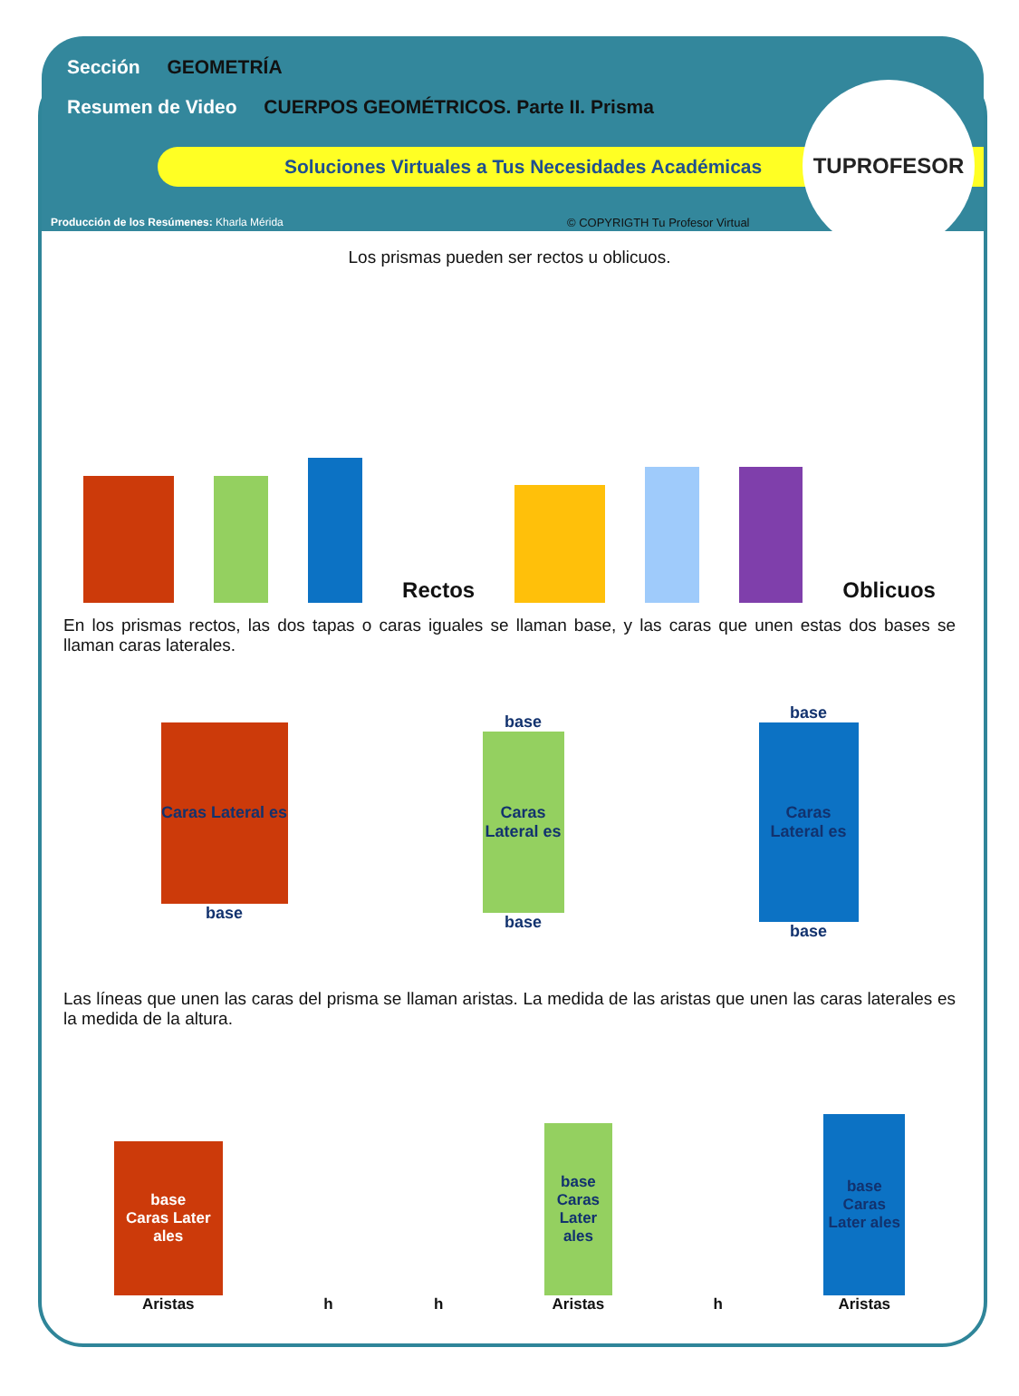Sección GEOMETRÍA
Resumen de Video CUERPOS GEOMÉTRICOS. Parte II. Prisma
Soluciones Virtuales a Tus Necesidades Académicas
Producción de los Resúmenes: Kharla Mérida
© COPYRIGTH Tu Profesor Virtual
TUPROFESOR
Los prismas pueden ser rectos u oblicuos.
Rectos
Oblicuos
En los prismas rectos, las dos tapas o caras iguales se llaman base, y las caras que unen estas dos bases se llaman caras laterales.
Caras Lateral es
base
base
Caras Lateral es
base
base
Caras Lateral es
base
Las líneas que unen las caras del prisma se llaman aristas. La medida de las aristas que unen las caras laterales es la medida de la altura.
base
Caras Later ales
Aristas
h
h
base
Caras Later ales
Aristas
h
base
Caras Later ales
Aristas